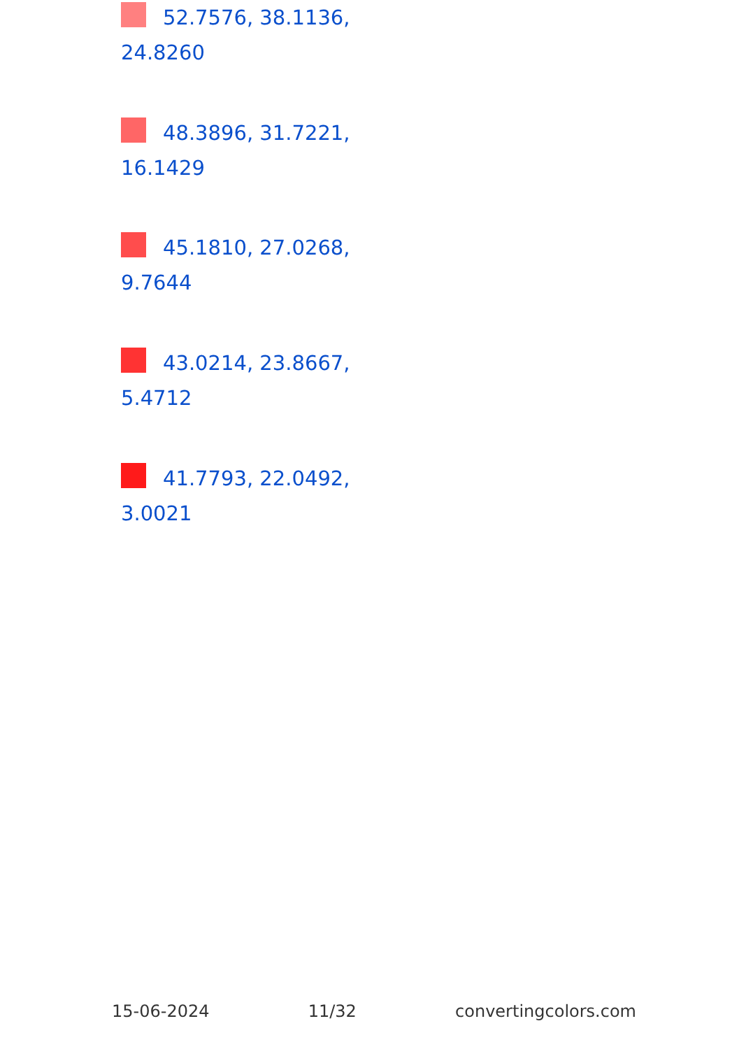52.7576, 38.1136, 24.8260
48.3896, 31.7221, 16.1429
45.1810, 27.0268, 9.7644
43.0214, 23.8667, 5.4712
41.7793, 22.0492, 3.0021
15-06-2024 11/32 convertingcolors.com